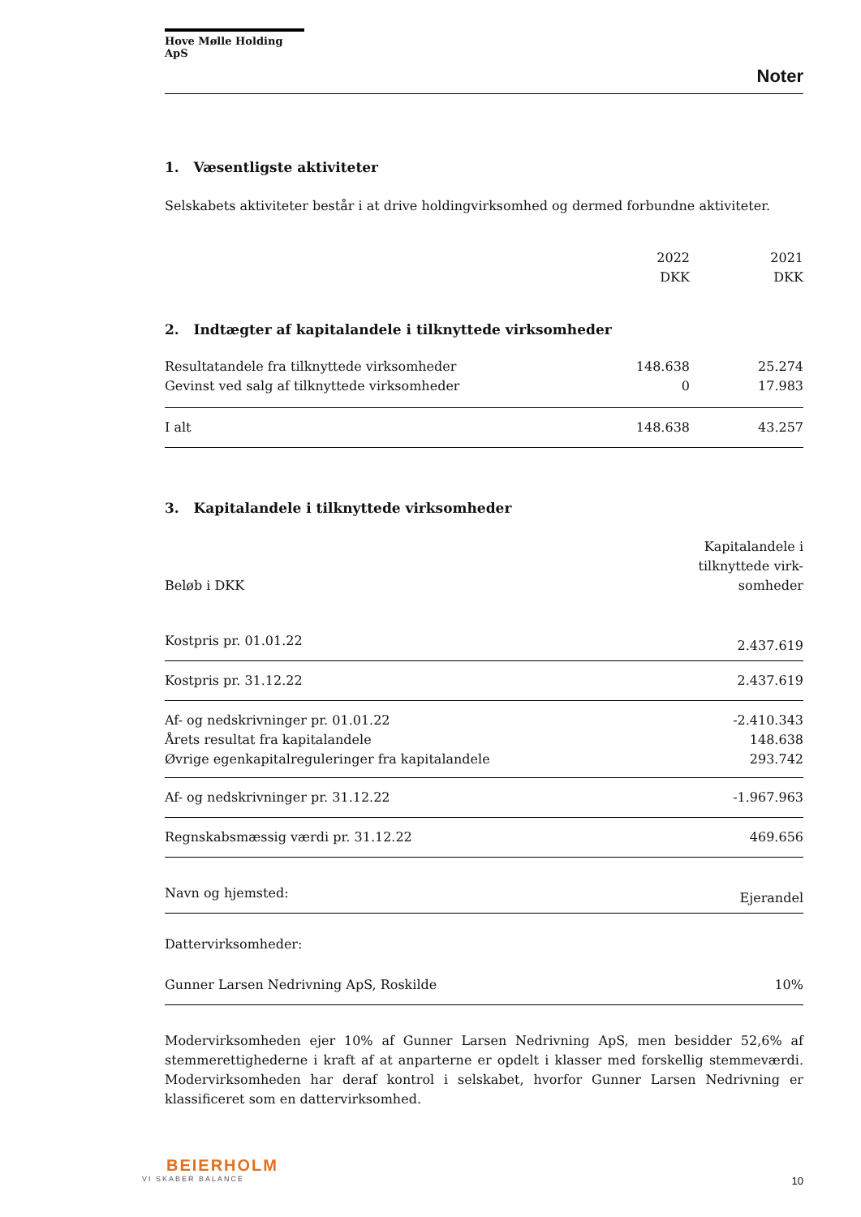Hove Mølle Holding ApS
Noter
1. Væsentligste aktiviteter
Selskabets aktiviteter består i at drive holdingvirksomhed og dermed forbundne aktiviteter.
| | 2022 | 2021 |
| --- | --- | --- |
| | DKK | DKK |
2. Indtægter af kapitalandele i tilknyttede virksomheder
| Resultatandele fra tilknyttede virksomheder | 148.638 | 25.274 |
| Gevinst ved salg af tilknyttede virksomheder | 0 | 17.983 |
| I alt | 148.638 | 43.257 |
3. Kapitalandele i tilknyttede virksomheder
| Beløb i DKK | Kapitalandele i tilknyttede virk-somheder |
| --- | --- |
| Kostpris pr. 01.01.22 | 2.437.619 |
| Kostpris pr. 31.12.22 | 2.437.619 |
| Af- og nedskrivninger pr. 01.01.22 | -2.410.343 |
| Årets resultat fra kapitalandele | 148.638 |
| Øvrige egenkapitalreguleringer fra kapitalandele | 293.742 |
| Af- og nedskrivninger pr. 31.12.22 | -1.967.963 |
| Regnskabsmæssig værdi pr. 31.12.22 | 469.656 |
| Navn og hjemsted: | Ejerandel |
| Dattervirksomheder: | |
| Gunner Larsen Nedrivning ApS, Roskilde | 10% |
Modervirksomheden ejer 10% af Gunner Larsen Nedrivning ApS, men besidder 52,6% af stemmerettighederne i kraft af at anparterne er opdelt i klasser med forskellig stemmeværdi. Modervirksomheden har deraf kontrol i selskabet, hvorfor Gunner Larsen Nedrivning er klassificeret som en dattervirksomhed.
BEIERHOLM
VI SKABER BALANCE 10